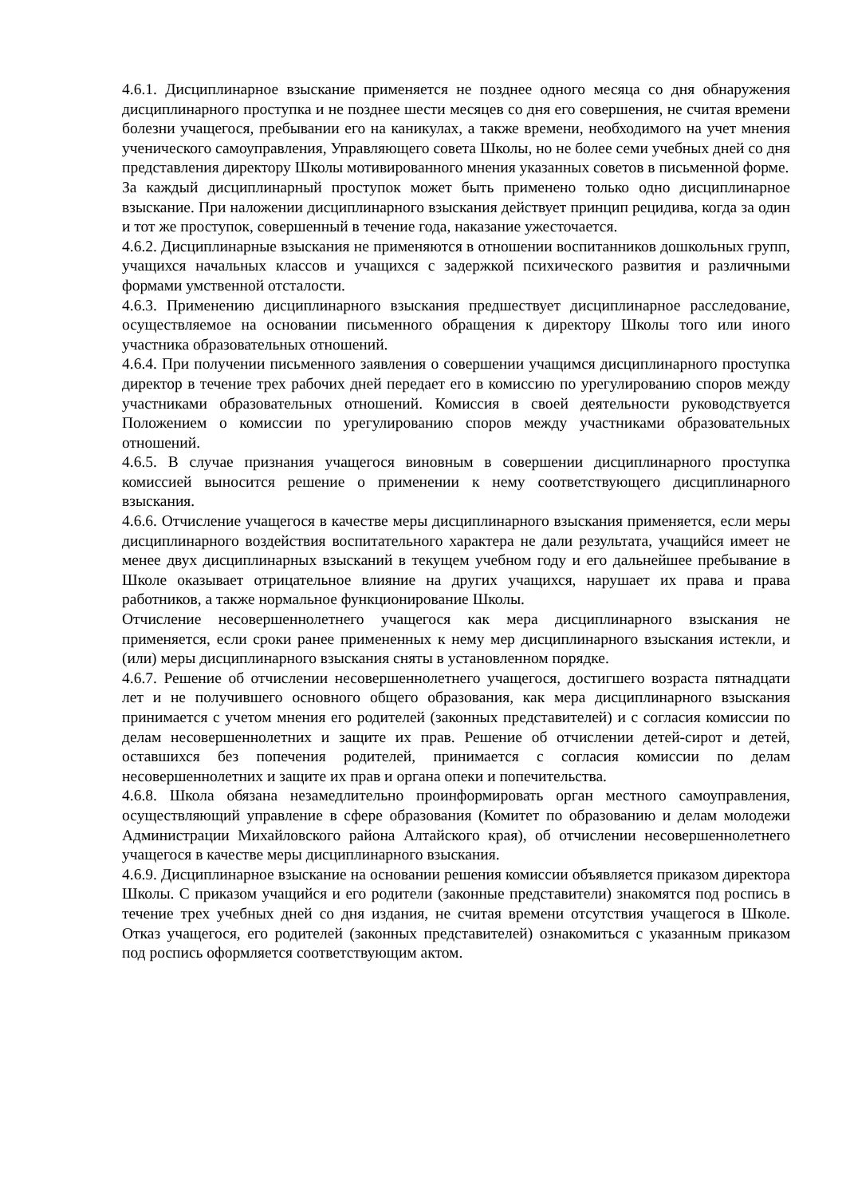4.6.1. Дисциплинарное взыскание применяется не позднее одного месяца со дня обнаружения дисциплинарного проступка и не позднее шести месяцев со дня его совершения, не считая времени болезни учащегося, пребывании его на каникулах, а также времени, необходимого на учет мнения ученического самоуправления, Управляющего совета Школы, но не более семи учебных дней со дня представления директору Школы мотивированного мнения указанных советов в письменной форме.
За каждый дисциплинарный проступок может быть применено только одно дисциплинарное взыскание. При наложении дисциплинарного взыскания действует принцип рецидива, когда за один и тот же проступок, совершенный в течение года, наказание ужесточается.
4.6.2. Дисциплинарные взыскания не применяются в отношении воспитанников дошкольных групп, учащихся начальных классов и учащихся с задержкой психического развития и различными формами умственной отсталости.
4.6.3. Применению дисциплинарного взыскания предшествует дисциплинарное расследование, осуществляемое на основании письменного обращения к директору Школы того или иного участника образовательных отношений.
4.6.4. При получении письменного заявления о совершении учащимся дисциплинарного проступка директор в течение трех рабочих дней передает его в комиссию по урегулированию споров между участниками образовательных отношений. Комиссия в своей деятельности руководствуется Положением о комиссии по урегулированию споров между участниками образовательных отношений.
4.6.5. В случае признания учащегося виновным в совершении дисциплинарного проступка комиссией выносится решение о применении к нему соответствующего дисциплинарного взыскания.
4.6.6. Отчисление учащегося в качестве меры дисциплинарного взыскания применяется, если меры дисциплинарного воздействия воспитательного характера не дали результата, учащийся имеет не менее двух дисциплинарных взысканий в текущем учебном году и его дальнейшее пребывание в Школе оказывает отрицательное влияние на других учащихся, нарушает их права и права работников, а также нормальное функционирование Школы.
Отчисление несовершеннолетнего учащегося как мера дисциплинарного взыскания не применяется, если сроки ранее примененных к нему мер дисциплинарного взыскания истекли, и (или) меры дисциплинарного взыскания сняты в установленном порядке.
4.6.7. Решение об отчислении несовершеннолетнего учащегося, достигшего возраста пятнадцати лет и не получившего основного общего образования, как мера дисциплинарного взыскания принимается с учетом мнения его родителей (законных представителей) и с согласия комиссии по делам несовершеннолетних и защите их прав. Решение об отчислении детей-сирот и детей, оставшихся без попечения родителей, принимается с согласия комиссии по делам несовершеннолетних и защите их прав и органа опеки и попечительства.
4.6.8. Школа обязана незамедлительно проинформировать орган местного самоуправления, осуществляющий управление в сфере образования (Комитет по образованию и делам молодежи Администрации Михайловского района Алтайского края), об отчислении несовершеннолетнего учащегося в качестве меры дисциплинарного взыскания.
4.6.9. Дисциплинарное взыскание на основании решения комиссии объявляется приказом директора Школы. С приказом учащийся и его родители (законные представители) знакомятся под роспись в течение трех учебных дней со дня издания, не считая времени отсутствия учащегося в Школе. Отказ учащегося, его родителей (законных представителей) ознакомиться с указанным приказом под роспись оформляется соответствующим актом.